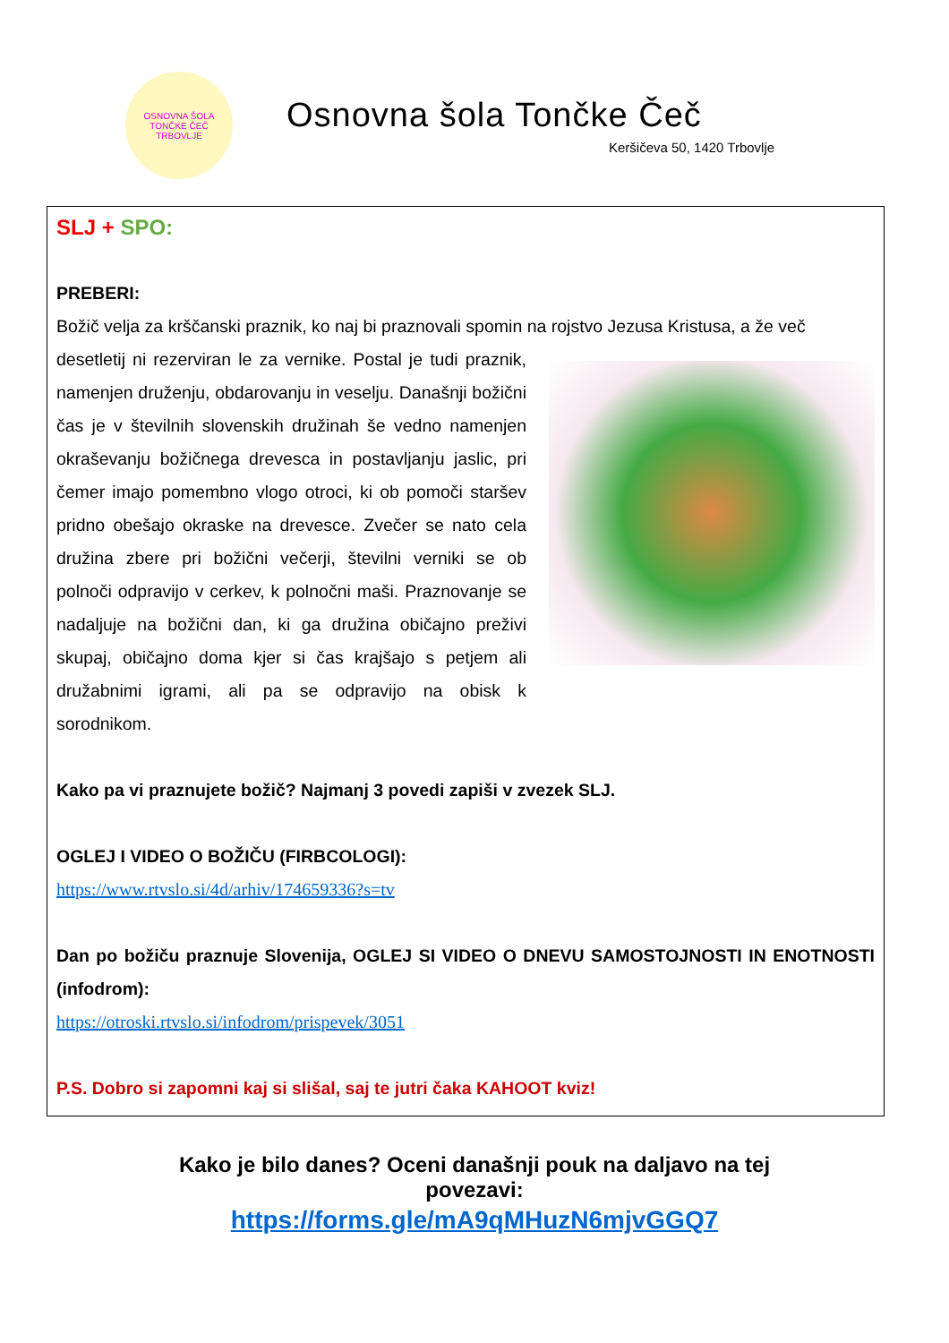OSNOVNA ŠOLA TONČKE ČEČ
TRBOVLJE
Osnovna šola Tončke Čeč
Keršičeva 50, 1420 Trbovlje
SLJ + SPO:
PREBERI:
Božič velja za krščanski praznik, ko naj bi praznovali spomin na rojstvo Jezusa Kristusa, a že več
desetletij ni rezerviran le za vernike. Postal je tudi praznik, namenjen druženju, obdarovanju in veselju. Današnji božični čas je v številnih slovenskih družinah še vedno namenjen okraševanju božičnega drevesca in postavljanju jaslic, pri čemer imajo pomembno vlogo otroci, ki ob pomoči staršev pridno obešajo okraske na drevesce. Zvečer se nato cela družina zbere pri božični večerji, številni verniki se ob polnoči odpravijo v cerkev, k polnočni maši. Praznovanje se nadaljuje na božični dan, ki ga družina običajno preživi skupaj, običajno doma kjer si čas krajšajo s petjem ali družabnimi igrami, ali pa se odpravijo na obisk k sorodnikom.
Kako pa vi praznujete božič? Najmanj 3 povedi zapiši v zvezek SLJ.
OGLEJ I VIDEO O BOŽIČU (FIRBCOLOGI):
https://www.rtvslo.si/4d/arhiv/174659336?s=tv
Dan po božiču praznuje Slovenija, OGLEJ SI VIDEO O DNEVU SAMOSTOJNOSTI IN ENOTNOSTI (infodrom):
https://otroski.rtvslo.si/infodrom/prispevek/3051
P.S. Dobro si zapomni kaj si slišal, saj te jutri čaka KAHOOT kviz!
Kako je bilo danes? Oceni današnji pouk na daljavo na tej
povezavi:
https://forms.gle/mA9qMHuzN6mjvGGQ7